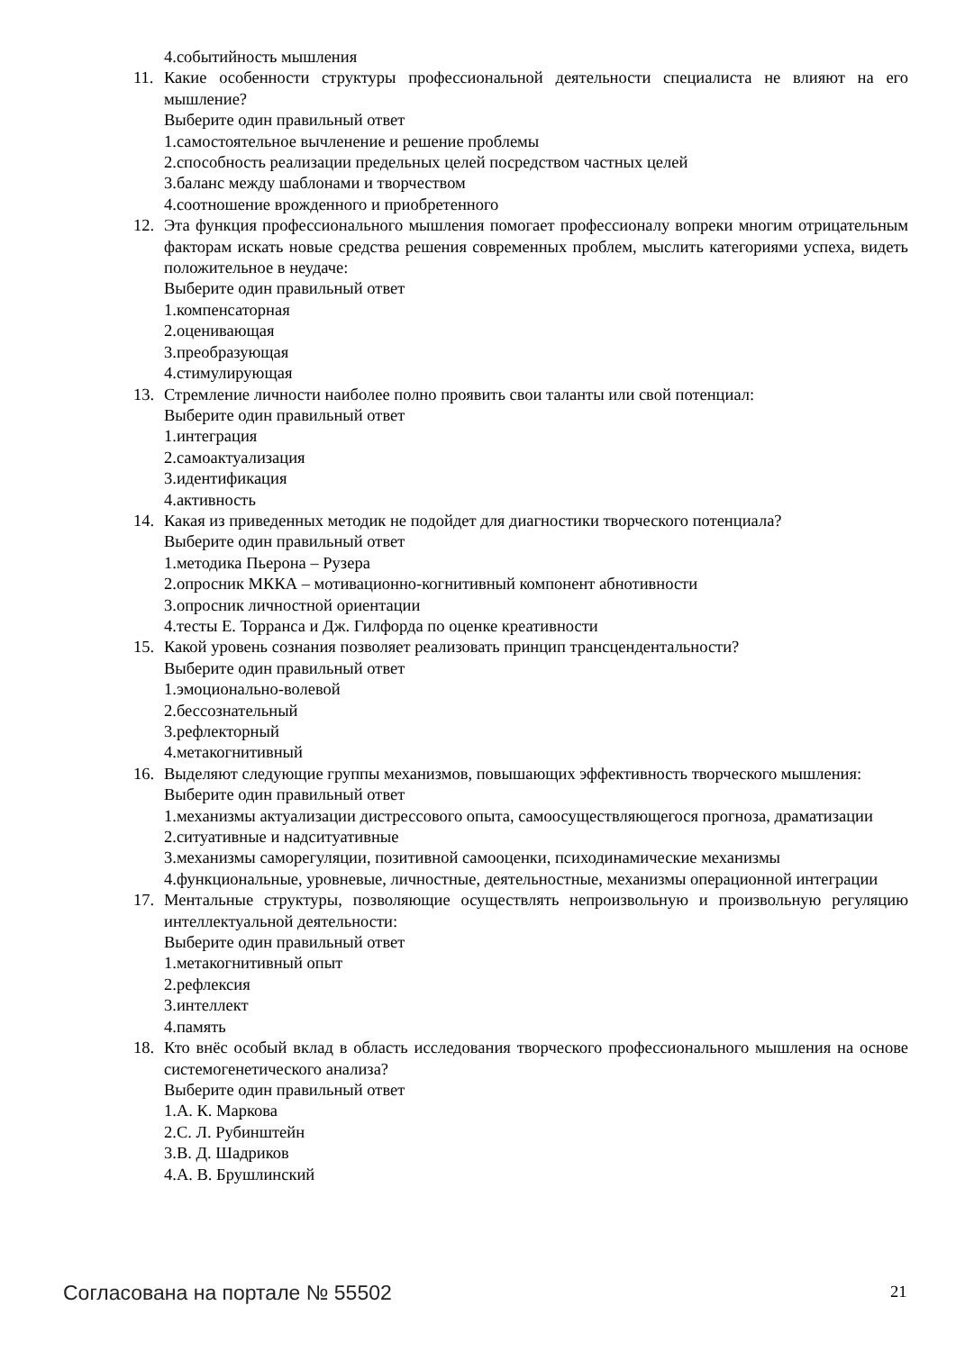4.событийность мышления
11. Какие особенности структуры профессиональной деятельности специалиста не влияют на его мышление?
Выберите один правильный ответ
1.самостоятельное вычленение и решение проблемы
2.способность реализации предельных целей посредством частных целей
3.баланс между шаблонами и творчеством
4.соотношение врожденного и приобретенного
12. Эта функция профессионального мышления помогает профессионалу вопреки многим отрицательным факторам искать новые средства решения современных проблем, мыслить категориями успеха, видеть положительное в неудаче:
Выберите один правильный ответ
1.компенсаторная
2.оценивающая
3.преобразующая
4.стимулирующая
13. Стремление личности наиболее полно проявить свои таланты или свой потенциал:
Выберите один правильный ответ
1.интеграция
2.самоактуализация
3.идентификация
4.активность
14. Какая из приведенных методик не подойдет для диагностики творческого потенциала?
Выберите один правильный ответ
1.методика Пьерона – Рузера
2.опросник МККА – мотивационно-когнитивный компонент абнотивности
3.опросник личностной ориентации
4.тесты Е. Торранса и Дж. Гилфорда по оценке креативности
15. Какой уровень сознания позволяет реализовать принцип трансцендентальности?
Выберите один правильный ответ
1.эмоционально-волевой
2.бессознательный
3.рефлекторный
4.метакогнитивный
16. Выделяют следующие группы механизмов, повышающих эффективность творческого мышления:
Выберите один правильный ответ
1.механизмы актуализации дистрессового опыта, самоосуществляющегося прогноза, драматизации
2.ситуативные и надситуативные
3.механизмы саморегуляции, позитивной самооценки, психодинамические механизмы
4.функциональные, уровневые, личностные, деятельностные, механизмы операционной интеграции
17. Ментальные структуры, позволяющие осуществлять непроизвольную и произвольную регуляцию интеллектуальной деятельности:
Выберите один правильный ответ
1.метакогнитивный опыт
2.рефлексия
3.интеллект
4.память
18. Кто внёс особый вклад в область исследования творческого профессионального мышления на основе системогенетического анализа?
Выберите один правильный ответ
1.А. К. Маркова
2.С. Л. Рубинштейн
3.В. Д. Шадриков
4.А. В. Брушлинский
Согласована на портале № 55502 21